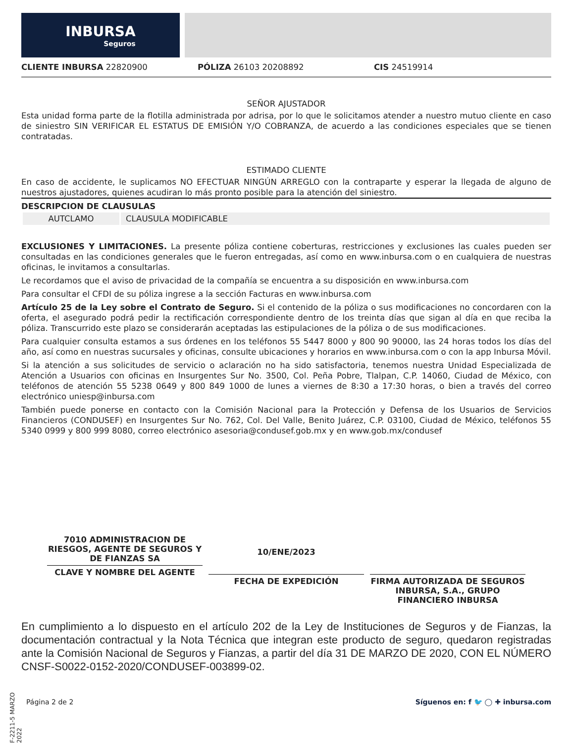INBURSA
Seguros
CLIENTE INBURSA 22820900 PÓLIZA 26103 20208892 CIS 24519914
SEÑOR AJUSTADOR
Esta unidad forma parte de la flotilla administrada por adrisa, por lo que le solicitamos atender a nuestro mutuo cliente en caso de siniestro SIN VERIFICAR EL ESTATUS DE EMISIÓN Y/O COBRANZA, de acuerdo a las condiciones especiales que se tienen contratadas.
ESTIMADO CLIENTE
En caso de accidente, le suplicamos NO EFECTUAR NINGÚN ARREGLO con la contraparte y esperar la llegada de alguno de nuestros ajustadores, quienes acudiran lo más pronto posible para la atención del siniestro.
DESCRIPCION DE CLAUSULAS
| AUTCLAMO | CLAUSULA MODIFICABLE |
EXCLUSIONES Y LIMITACIONES. La presente póliza contiene coberturas, restricciones y exclusiones las cuales pueden ser consultadas en las condiciones generales que le fueron entregadas, así como en www.inbursa.com o en cualquiera de nuestras oficinas, le invitamos a consultarlas.
Le recordamos que el aviso de privacidad de la compañía se encuentra a su disposición en www.inbursa.com
Para consultar el CFDI de su póliza ingrese a la sección Facturas en www.inbursa.com
Artículo 25 de la Ley sobre el Contrato de Seguro. Si el contenido de la póliza o sus modificaciones no concordaren con la oferta, el asegurado podrá pedir la rectificación correspondiente dentro de los treinta días que sigan al día en que reciba la póliza. Transcurrido este plazo se considerarán aceptadas las estipulaciones de la póliza o de sus modificaciones.
Para cualquier consulta estamos a sus órdenes en los teléfonos 55 5447 8000 y 800 90 90000, las 24 horas todos los días del año, así como en nuestras sucursales y oficinas, consulte ubicaciones y horarios en www.inbursa.com o con la app Inbursa Móvil.
Si la atención a sus solicitudes de servicio o aclaración no ha sido satisfactoria, tenemos nuestra Unidad Especializada de Atención a Usuarios con oficinas en Insurgentes Sur No. 3500, Col. Peña Pobre, Tlalpan, C.P. 14060, Ciudad de México, con teléfonos de atención 55 5238 0649 y 800 849 1000 de lunes a viernes de 8:30 a 17:30 horas, o bien a través del correo electrónico uniesp@inbursa.com
También puede ponerse en contacto con la Comisión Nacional para la Protección y Defensa de los Usuarios de Servicios Financieros (CONDUSEF) en Insurgentes Sur No. 762, Col. Del Valle, Benito Juárez, C.P. 03100, Ciudad de México, teléfonos 55 5340 0999 y 800 999 8080, correo electrónico asesoria@condusef.gob.mx y en www.gob.mx/condusef
7010 ADMINISTRACION DE RIESGOS, AGENTE DE SEGUROS Y DE FIANZAS SA
CLAVE Y NOMBRE DEL AGENTE
10/ENE/2023
FECHA DE EXPEDICIÓN
FIRMA AUTORIZADA DE SEGUROS INBURSA, S.A., GRUPO FINANCIERO INBURSA
En cumplimiento a lo dispuesto en el artículo 202 de la Ley de Instituciones de Seguros y de Fianzas, la documentación contractual y la Nota Técnica que integran este producto de seguro, quedaron registradas ante la Comisión Nacional de Seguros y Fianzas, a partir del día 31 DE MARZO DE 2020, CON EL NÚMERO CNSF-S0022-0152-2020/CONDUSEF-003899-02.
Página 2 de 2 Síguenos en: f 🐦 ◯ ✚ inbursa.com
F-2211-5 MARZO 2022